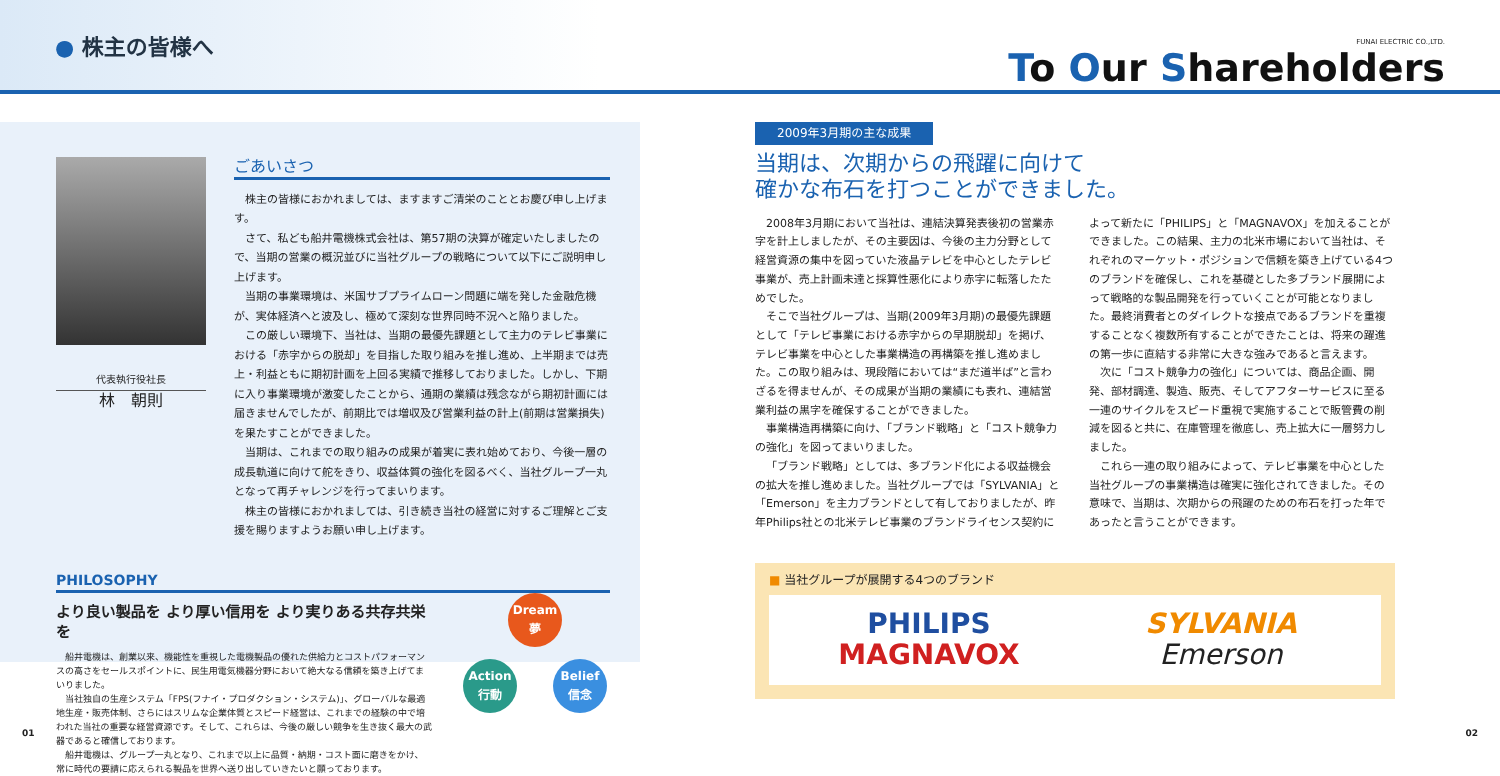● 株主の皆様へ
FUNAI ELECTRIC CO.,LTD.
To Our Shareholders
代表執行役社長
林　朝則
ごあいさつ
株主の皆様におかれましては、ますますご清栄のこととお慶び申し上げます。
さて、私ども船井電機株式会社は、第57期の決算が確定いたしましたので、当期の営業の概況並びに当社グループの戦略について以下にご説明申し上げます。
当期の事業環境は、米国サブプライムローン問題に端を発した金融危機が、実体経済へと波及し、極めて深刻な世界同時不況へと陥りました。
この厳しい環境下、当社は、当期の最優先課題として主力のテレビ事業における「赤字からの脱却」を目指した取り組みを推し進め、上半期までは売上・利益ともに期初計画を上回る実績で推移しておりました。しかし、下期に入り事業環境が激変したことから、通期の業績は残念ながら期初計画には届きませんでしたが、前期比では増収及び営業利益の計上(前期は営業損失)を果たすことができました。
当期は、これまでの取り組みの成果が着実に表れ始めており、今後一層の成長軌道に向けて舵をきり、収益体質の強化を図るべく、当社グループ一丸となって再チャレンジを行ってまいります。
株主の皆様におかれましては、引き続き当社の経営に対するご理解とご支援を賜りますようお願い申し上げます。
PHILOSOPHY
より良い製品を より厚い信用を より実りある共存共栄を
船井電機は、創業以来、機能性を重視した電機製品の優れた供給力とコストパフォーマンスの高さをセールスポイントに、民生用電気機器分野において絶大なる信頼を築き上げてまいりました。
当社独自の生産システム「FPS(フナイ・プロダクション・システム)」、グローバルな最適地生産・販売体制、さらにはスリムな企業体質とスピード経営は、これまでの経験の中で培われた当社の重要な経営資源です。そして、これらは、今後の厳しい競争を生き抜く最大の武器であると確信しております。
船井電機は、グループ一丸となり、これまで以上に品質・納期・コスト面に磨きをかけ、常に時代の要請に応えられる製品を世界へ送り出していきたいと願っております。
Dream
夢
Action
行動
Belief
信念
2009年3月期の主な成果
当期は、次期からの飛躍に向けて
確かな布石を打つことができました。
2008年3月期において当社は、連結決算発表後初の営業赤字を計上しましたが、その主要因は、今後の主力分野として経営資源の集中を図っていた液晶テレビを中心としたテレビ事業が、売上計画未達と採算性悪化により赤字に転落したためでした。
そこで当社グループは、当期(2009年3月期)の最優先課題として「テレビ事業における赤字からの早期脱却」を掲げ、テレビ事業を中心とした事業構造の再構築を推し進めました。この取り組みは、現段階においては“まだ道半ば”と言わざるを得ませんが、その成果が当期の業績にも表れ、連結営業利益の黒字を確保することができました。
事業構造再構築に向け、「ブランド戦略」と「コスト競争力の強化」を図ってまいりました。
「ブランド戦略」としては、多ブランド化による収益機会の拡大を推し進めました。当社グループでは「SYLVANIA」と「Emerson」を主力ブランドとして有しておりましたが、昨年Philips社との北米テレビ事業のブランドライセンス契約によって新たに「PHILIPS」と「MAGNAVOX」を加えることができました。この結果、主力の北米市場において当社は、それぞれのマーケット・ポジションで信頼を築き上げている4つのブランドを確保し、これを基礎とした多ブランド展開によって戦略的な製品開発を行っていくことが可能となりました。最終消費者とのダイレクトな接点であるブランドを重複することなく複数所有することができたことは、将来の躍進の第一歩に直結する非常に大きな強みであると言えます。
次に「コスト競争力の強化」については、商品企画、開発、部材調達、製造、販売、そしてアフターサービスに至る一連のサイクルをスピード重視で実施することで販管費の削減を図ると共に、在庫管理を徹底し、売上拡大に一層努力しました。
これら一連の取り組みによって、テレビ事業を中心とした当社グループの事業構造は確実に強化されてきました。その意味で、当期は、次期からの飛躍のための布石を打った年であったと言うことができます。
■ 当社グループが展開する4つのブランド
PHILIPS SYLVANIA MAGNAVOX Emerson
01 02